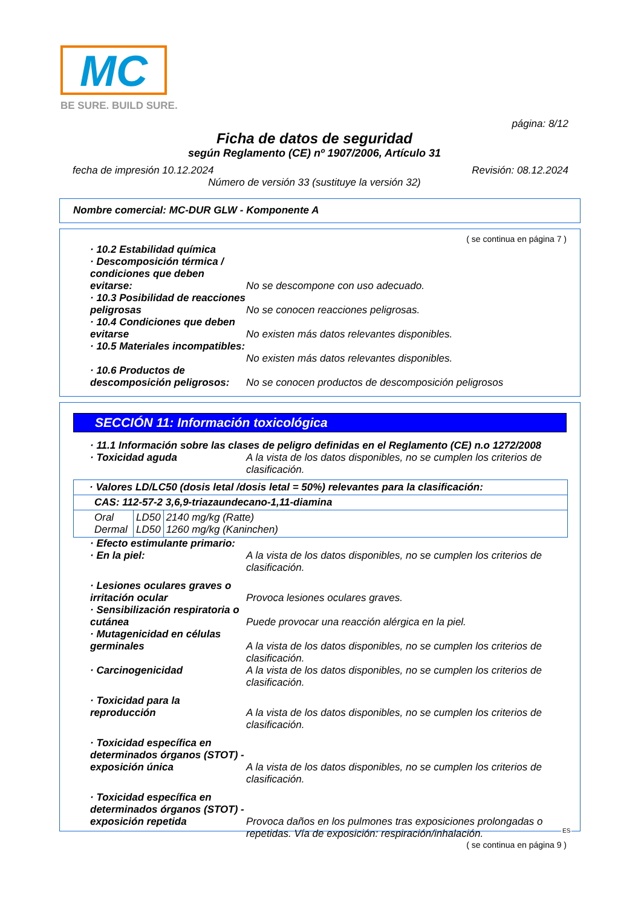MC
BE SURE. BUILD SURE.
página: 8/12
Ficha de datos de seguridad
según Reglamento (CE) nº 1907/2006, Artículo 31
fecha de impresión 10.12.2024 Revisión: 08.12.2024
Número de versión 33 (sustituye la versión 32)
Nombre comercial: MC-DUR GLW - Komponente A
( se continua en página 7 )
· 10.2 Estabilidad química
· Descomposición térmica / condiciones que deben evitarse:
No se descompone con uso adecuado.
· 10.3 Posibilidad de reacciones peligrosas
No se conocen reacciones peligrosas.
· 10.4 Condiciones que deben evitarse
No existen más datos relevantes disponibles.
· 10.5 Materiales incompatibles:
No existen más datos relevantes disponibles.
· 10.6 Productos de descomposición peligrosos:
No se conocen productos de descomposición peligrosos
SECCIÓN 11: Información toxicológica
· 11.1 Información sobre las clases de peligro definidas en el Reglamento (CE) n.o 1272/2008
· Toxicidad aguda A la vista de los datos disponibles, no se cumplen los criterios de clasificación.
| · Valores LD/LC50 (dosis letal /dosis letal = 50%) relevantes para la clasificación: | | |
| CAS: 112-57-2 3,6,9-triazaundecano-1,11-diamina | | |
| Oral Dermal | LD50 LD50 | 2140 mg/kg (Ratte) 1260 mg/kg (Kaninchen) |
· Efecto estimulante primario:
· En la piel: A la vista de los datos disponibles, no se cumplen los criterios de clasificación.
· Lesiones oculares graves o irritación ocular
Provoca lesiones oculares graves.
· Sensibilización respiratoria o cutánea
Puede provocar una reacción alérgica en la piel.
· Mutagenicidad en células germinales
A la vista de los datos disponibles, no se cumplen los criterios de clasificación.
· Carcinogenicidad A la vista de los datos disponibles, no se cumplen los criterios de clasificación.
· Toxicidad para la reproducción
A la vista de los datos disponibles, no se cumplen los criterios de clasificación.
· Toxicidad específica en determinados órganos (STOT) - exposición única
A la vista de los datos disponibles, no se cumplen los criterios de clasificación.
· Toxicidad específica en determinados órganos (STOT) - exposición repetida
Provoca daños en los pulmones tras exposiciones prolongadas o repetidas. Vía de exposición: respiración/inhalación.
( se continua en página 9 )
ES